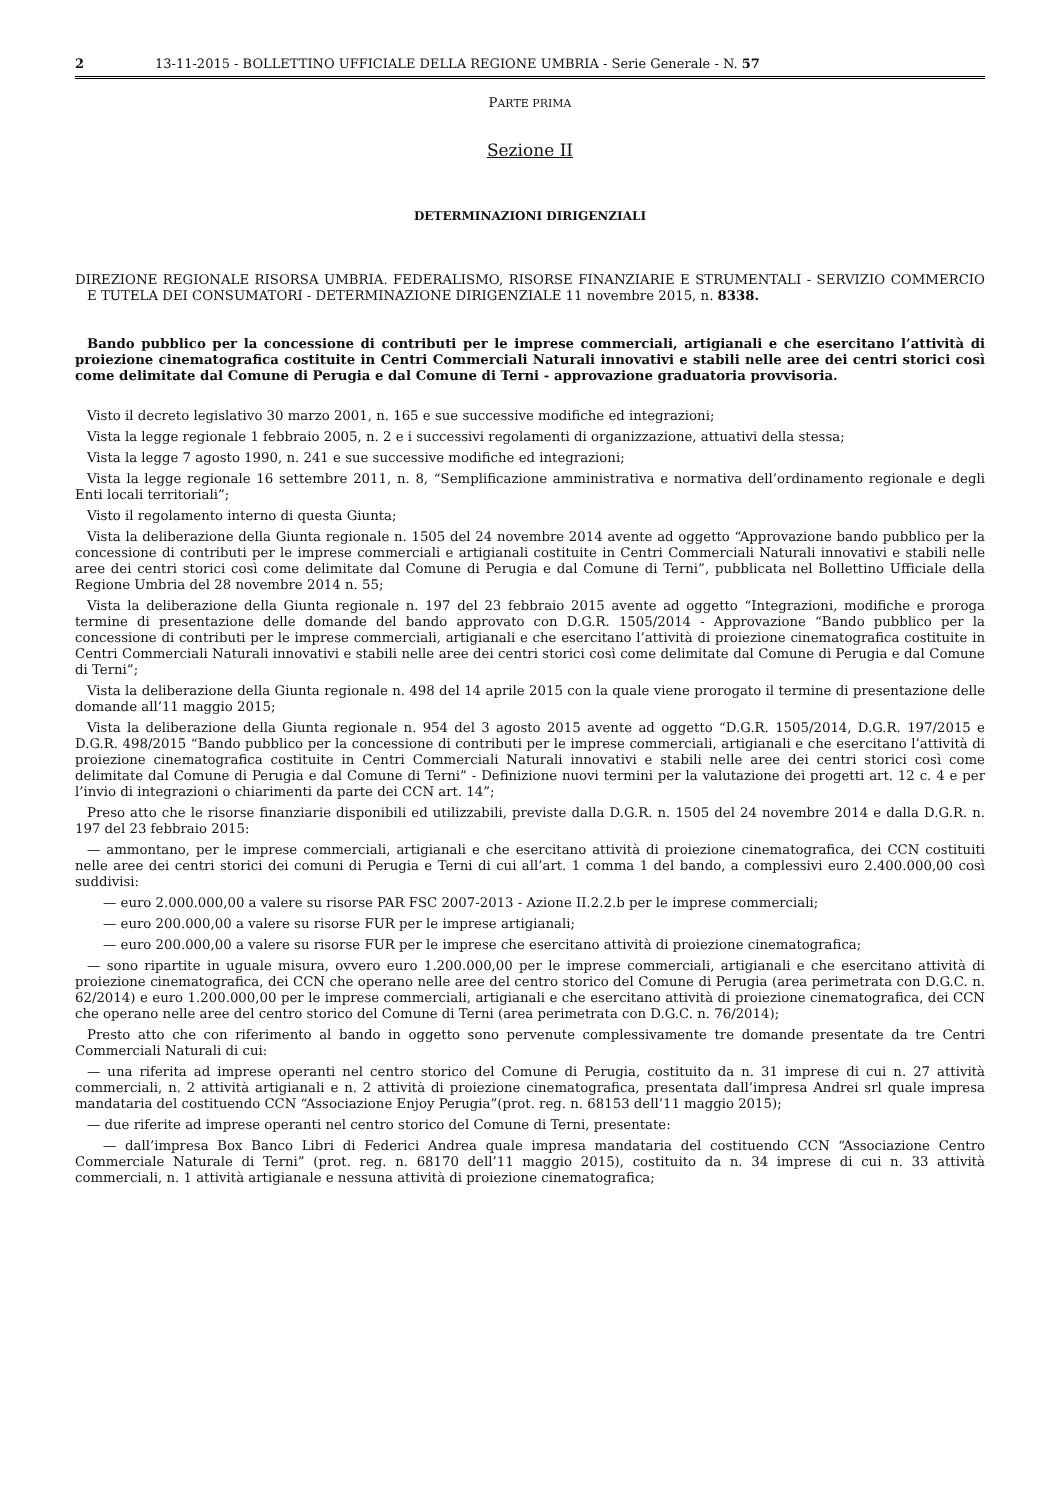2 13-11-2015 - BOLLETTINO UFFICIALE DELLA REGIONE UMBRIA - Serie Generale - N. 57
PARTE PRIMA
Sezione II
DETERMINAZIONI DIRIGENZIALI
DIREZIONE REGIONALE RISORSA UMBRIA. FEDERALISMO, RISORSE FINANZIARIE E STRUMENTALI - SERVIZIO COMMERCIO E TUTELA DEI CONSUMATORI - DETERMINAZIONE DIRIGENZIALE 11 novembre 2015, n. 8338.
Bando pubblico per la concessione di contributi per le imprese commerciali, artigianali e che esercitano l’attività di proiezione cinematografica costituite in Centri Commerciali Naturali innovativi e stabili nelle aree dei centri storici così come delimitate dal Comune di Perugia e dal Comune di Terni - approvazione graduatoria provvisoria.
Visto il decreto legislativo 30 marzo 2001, n. 165 e sue successive modifiche ed integrazioni;
Vista la legge regionale 1 febbraio 2005, n. 2 e i successivi regolamenti di organizzazione, attuativi della stessa;
Vista la legge 7 agosto 1990, n. 241 e sue successive modifiche ed integrazioni;
Vista la legge regionale 16 settembre 2011, n. 8, “Semplificazione amministrativa e normativa dell’ordinamento regionale e degli Enti locali territoriali”;
Visto il regolamento interno di questa Giunta;
Vista la deliberazione della Giunta regionale n. 1505 del 24 novembre 2014 avente ad oggetto “Approvazione bando pubblico per la concessione di contributi per le imprese commerciali e artigianali costituite in Centri Commerciali Naturali innovativi e stabili nelle aree dei centri storici così come delimitate dal Comune di Perugia e dal Comune di Terni”, pubblicata nel Bollettino Ufficiale della Regione Umbria del 28 novembre 2014 n. 55;
Vista la deliberazione della Giunta regionale n. 197 del 23 febbraio 2015 avente ad oggetto “Integrazioni, modifiche e proroga termine di presentazione delle domande del bando approvato con D.G.R. 1505/2014 - Approvazione “Bando pubblico per la concessione di contributi per le imprese commerciali, artigianali e che esercitano l’attività di proiezione cinematografica costituite in Centri Commerciali Naturali innovativi e stabili nelle aree dei centri storici così come delimitate dal Comune di Perugia e dal Comune di Terni”;
Vista la deliberazione della Giunta regionale n. 498 del 14 aprile 2015 con la quale viene prorogato il termine di presentazione delle domande all’11 maggio 2015;
Vista la deliberazione della Giunta regionale n. 954 del 3 agosto 2015 avente ad oggetto “D.G.R. 1505/2014, D.G.R. 197/2015 e D.G.R. 498/2015 “Bando pubblico per la concessione di contributi per le imprese commerciali, artigianali e che esercitano l’attività di proiezione cinematografica costituite in Centri Commerciali Naturali innovativi e stabili nelle aree dei centri storici così come delimitate dal Comune di Perugia e dal Comune di Terni” - Definizione nuovi termini per la valutazione dei progetti art. 12 c. 4 e per l’invio di integrazioni o chiarimenti da parte dei CCN art. 14”;
Preso atto che le risorse finanziarie disponibili ed utilizzabili, previste dalla D.G.R. n. 1505 del 24 novembre 2014 e dalla D.G.R. n. 197 del 23 febbraio 2015:
— ammontano, per le imprese commerciali, artigianali e che esercitano attività di proiezione cinematografica, dei CCN costituiti nelle aree dei centri storici dei comuni di Perugia e Terni di cui all’art. 1 comma 1 del bando, a complessivi euro 2.400.000,00 così suddivisi:
— euro 2.000.000,00 a valere su risorse PAR FSC 2007-2013 - Azione II.2.2.b per le imprese commerciali;
— euro 200.000,00 a valere su risorse FUR per le imprese artigianali;
— euro 200.000,00 a valere su risorse FUR per le imprese che esercitano attività di proiezione cinematografica;
— sono ripartite in uguale misura, ovvero euro 1.200.000,00 per le imprese commerciali, artigianali e che esercitano attività di proiezione cinematografica, dei CCN che operano nelle aree del centro storico del Comune di Perugia (area perimetrata con D.G.C. n. 62/2014) e euro 1.200.000,00 per le imprese commerciali, artigianali e che esercitano attività di proiezione cinematografica, dei CCN che operano nelle aree del centro storico del Comune di Terni (area perimetrata con D.G.C. n. 76/2014);
Presto atto che con riferimento al bando in oggetto sono pervenute complessivamente tre domande presentate da tre Centri Commerciali Naturali di cui:
— una riferita ad imprese operanti nel centro storico del Comune di Perugia, costituito da n. 31 imprese di cui n. 27 attività commerciali, n. 2 attività artigianali e n. 2 attività di proiezione cinematografica, presentata dall’impresa Andrei srl quale impresa mandataria del costituendo CCN “Associazione Enjoy Perugia”(prot. reg. n. 68153 dell’11 maggio 2015);
— due riferite ad imprese operanti nel centro storico del Comune di Terni, presentate:
— dall’impresa Box Banco Libri di Federici Andrea quale impresa mandataria del costituendo CCN “Associazione Centro Commerciale Naturale di Terni” (prot. reg. n. 68170 dell’11 maggio 2015), costituito da n. 34 imprese di cui n. 33 attività commerciali, n. 1 attività artigianale e nessuna attività di proiezione cinematografica;